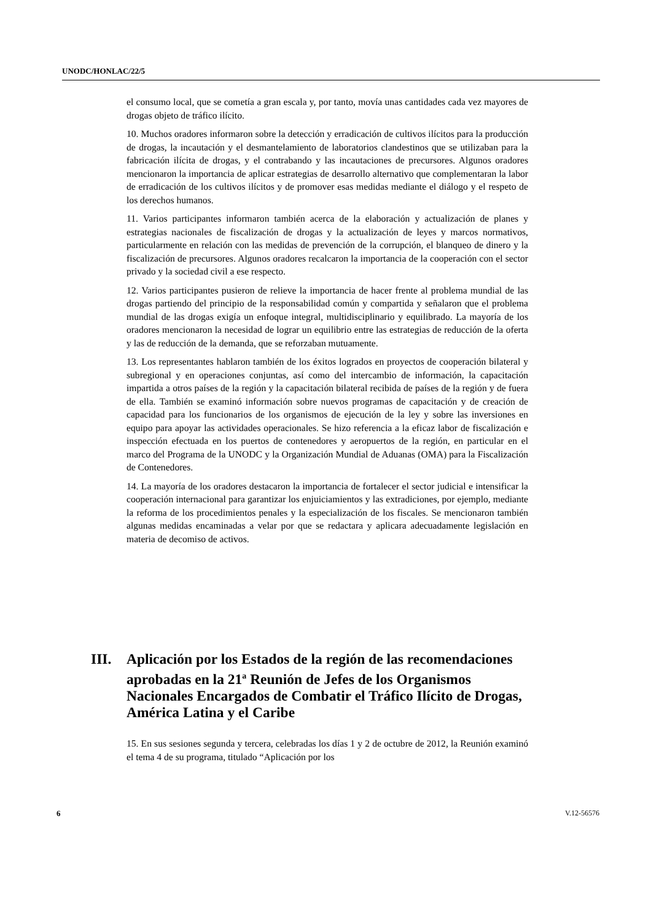UNODC/HONLAC/22/5
el consumo local, que se cometía a gran escala y, por tanto, movía unas cantidades cada vez mayores de drogas objeto de tráfico ilícito.
10. Muchos oradores informaron sobre la detección y erradicación de cultivos ilícitos para la producción de drogas, la incautación y el desmantelamiento de laboratorios clandestinos que se utilizaban para la fabricación ilícita de drogas, y el contrabando y las incautaciones de precursores. Algunos oradores mencionaron la importancia de aplicar estrategias de desarrollo alternativo que complementaran la labor de erradicación de los cultivos ilícitos y de promover esas medidas mediante el diálogo y el respeto de los derechos humanos.
11. Varios participantes informaron también acerca de la elaboración y actualización de planes y estrategias nacionales de fiscalización de drogas y la actualización de leyes y marcos normativos, particularmente en relación con las medidas de prevención de la corrupción, el blanqueo de dinero y la fiscalización de precursores. Algunos oradores recalcaron la importancia de la cooperación con el sector privado y la sociedad civil a ese respecto.
12. Varios participantes pusieron de relieve la importancia de hacer frente al problema mundial de las drogas partiendo del principio de la responsabilidad común y compartida y señalaron que el problema mundial de las drogas exigía un enfoque integral, multidisciplinario y equilibrado. La mayoría de los oradores mencionaron la necesidad de lograr un equilibrio entre las estrategias de reducción de la oferta y las de reducción de la demanda, que se reforzaban mutuamente.
13. Los representantes hablaron también de los éxitos logrados en proyectos de cooperación bilateral y subregional y en operaciones conjuntas, así como del intercambio de información, la capacitación impartida a otros países de la región y la capacitación bilateral recibida de países de la región y de fuera de ella. También se examinó información sobre nuevos programas de capacitación y de creación de capacidad para los funcionarios de los organismos de ejecución de la ley y sobre las inversiones en equipo para apoyar las actividades operacionales. Se hizo referencia a la eficaz labor de fiscalización e inspección efectuada en los puertos de contenedores y aeropuertos de la región, en particular en el marco del Programa de la UNODC y la Organización Mundial de Aduanas (OMA) para la Fiscalización de Contenedores.
14. La mayoría de los oradores destacaron la importancia de fortalecer el sector judicial e intensificar la cooperación internacional para garantizar los enjuiciamientos y las extradiciones, por ejemplo, mediante la reforma de los procedimientos penales y la especialización de los fiscales. Se mencionaron también algunas medidas encaminadas a velar por que se redactara y aplicara adecuadamente legislación en materia de decomiso de activos.
III. Aplicación por los Estados de la región de las recomendaciones aprobadas en la 21<sup>a</sup> Reunión de Jefes de los Organismos Nacionales Encargados de Combatir el Tráfico Ilícito de Drogas, América Latina y el Caribe
15. En sus sesiones segunda y tercera, celebradas los días 1 y 2 de octubre de 2012, la Reunión examinó el tema 4 de su programa, titulado “Aplicación por los
6 V.12-56576